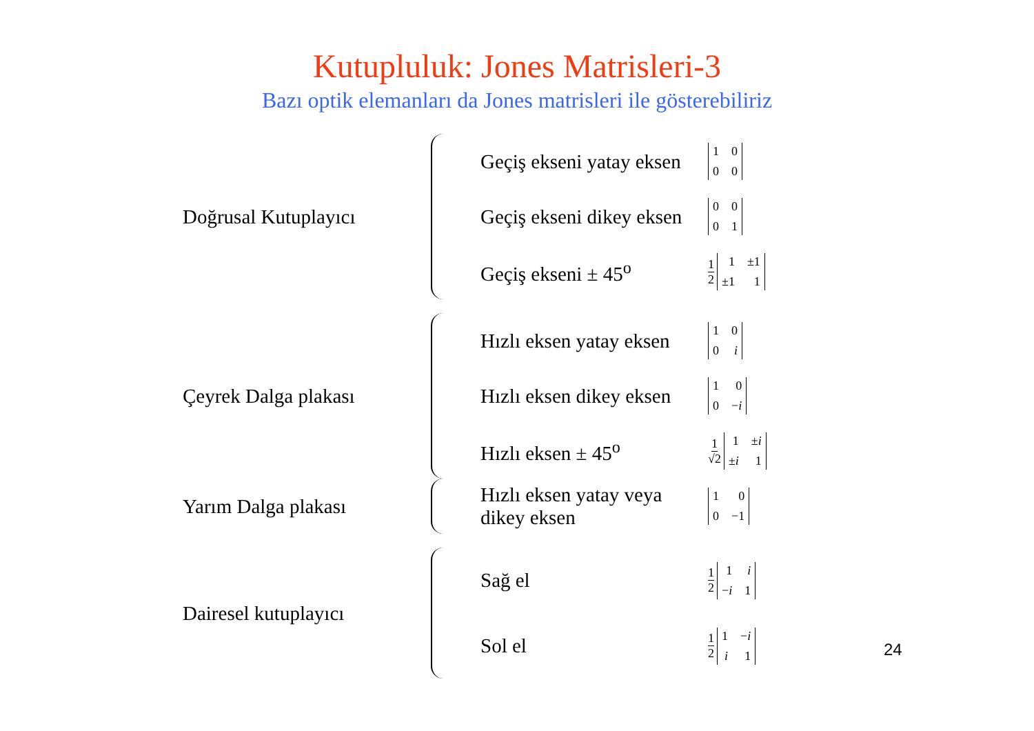Kutupluluk: Jones Matrisleri-3
Bazı optik elemanları da Jones matrisleri ile gösterebiliriz
Doğrusal Kutuplayıcı
Geçiş ekseni yatay eksen
1000
Geçiş ekseni dikey eksen
0001
Geçiş ekseni ± 45<sup>o</sup>
1 2 1 ±1 ±1 1
Çeyrek Dalga plakası
Hızlı eksen yatay eksen
100 i
Hızlı eksen dikey eksen
100 −i
Hızlı eksen ± 45<sup>o</sup>
1 √2 1 ±i ±i 1
Yarım Dalga plakası
Hızlı eksen yatay veya dikey eksen
100 −1
Dairesel kutuplayıcı
Sağ el
1 2 1 i −i 1
Sol el
1 2 1 −i i 1
24